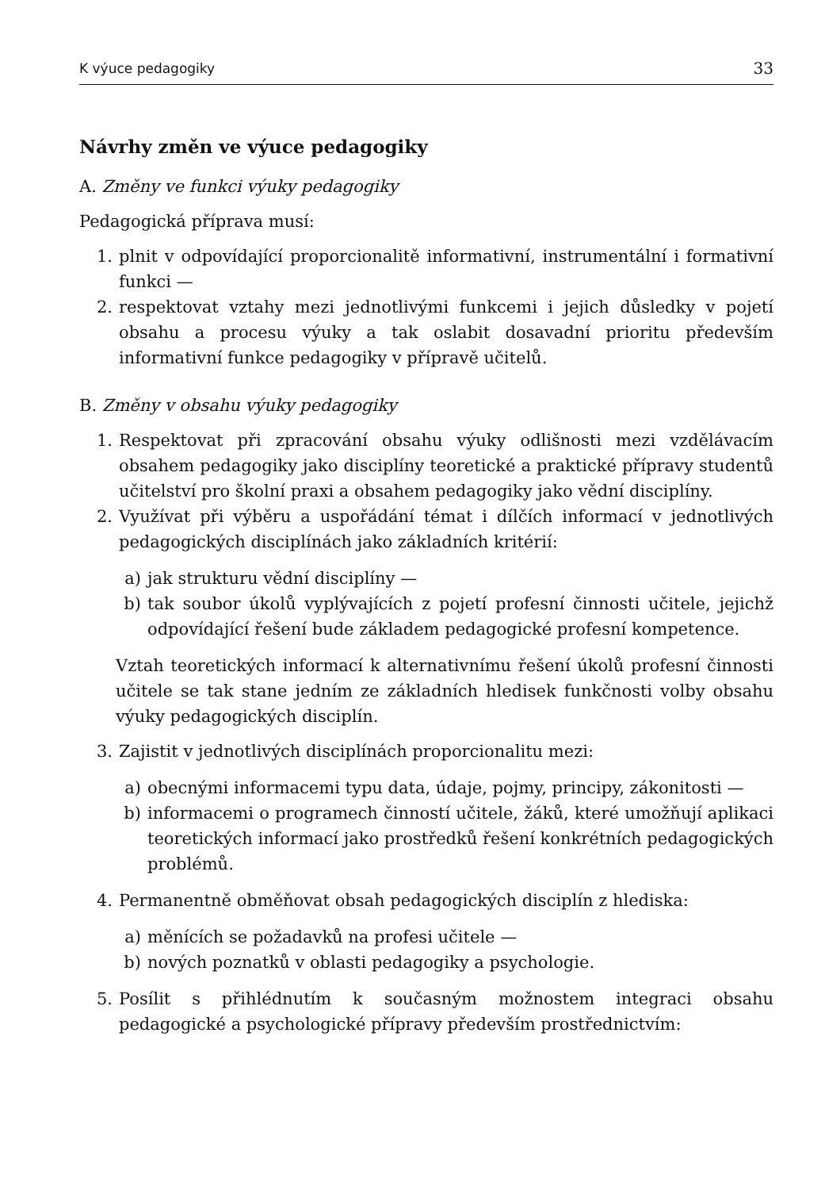K výuce pedagogiky 33
Návrhy změn ve výuce pedagogiky
A. Změny ve funkci výuky pedagogiky
Pedagogická příprava musí:
1. plnit v odpovídající proporcionalitě informativní, instrumentální i formativní funkci —
2. respektovat vztahy mezi jednotlivými funkcemi i jejich důsledky v pojetí obsahu a procesu výuky a tak oslabit dosavadní prioritu především informativní funkce pedagogiky v přípravě učitelů.
B. Změny v obsahu výuky pedagogiky
1. Respektovat při zpracování obsahu výuky odlišnosti mezi vzdělávacím obsahem pedagogiky jako disciplíny teoretické a praktické přípravy studentů učitelství pro školní praxi a obsahem pedagogiky jako vědní disciplíny.
2. Využívat při výběru a uspořádání témat i dílčích informací v jednotlivých pedagogických disciplínách jako základních kritérií:
a) jak strukturu vědní disciplíny —
b) tak soubor úkolů vyplývajících z pojetí profesní činnosti učitele, jejichž odpovídající řešení bude základem pedagogické profesní kompetence.
Vztah teoretických informací k alternativnímu řešení úkolů profesní činnosti učitele se tak stane jedním ze základních hledisek funkčnosti volby obsahu výuky pedagogických disciplín.
3. Zajistit v jednotlivých disciplínách proporcionalitu mezi:
a) obecnými informacemi typu data, údaje, pojmy, principy, zákonitosti —
b) informacemi o programech činností učitele, žáků, které umožňují aplikaci teoretických informací jako prostředků řešení konkrétních pedagogických problémů.
4. Permanentně obměňovat obsah pedagogických disciplín z hlediska:
a) měnících se požadavků na profesi učitele —
b) nových poznatků v oblasti pedagogiky a psychologie.
5. Posílit s přihlédnutím k současným možnostem integraci obsahu pedagogické a psychologické přípravy především prostřednictvím: